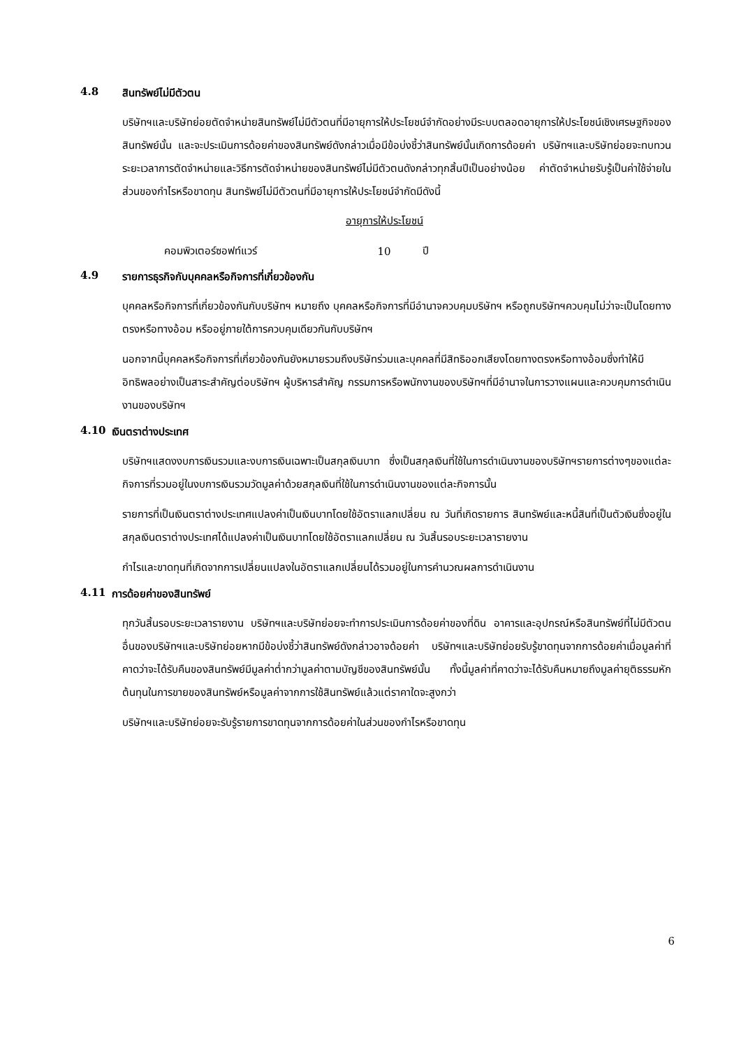4.8 สินทรัพย์ไม่มีตัวตน
บริษัทฯและบริษัทย่อยตัดจำหน่ายสินทรัพย์ไม่มีตัวตนที่มีอายุการให้ประโยชน์จำกัดอย่างมีระบบตลอดอายุการให้ประโยชน์เชิงเศรษฐกิจของสินทรัพย์นั้น และจะประเมินการด้อยค่าของสินทรัพย์ดังกล่าวเมื่อมีข้อบ่งชี้ว่าสินทรัพย์นั้นเกิดการด้อยค่า บริษัทฯและบริษัทย่อยจะทบทวนระยะเวลาการตัดจำหน่ายและวิธีการตัดจำหน่ายของสินทรัพย์ไม่มีตัวตนดังกล่าวทุกสิ้นปีเป็นอย่างน้อย ค่าตัดจำหน่ายรับรู้เป็นค่าใช้จ่ายในส่วนของกำไรหรือขาดทุน สินทรัพย์ไม่มีตัวตนที่มีอายุการให้ประโยชน์จำกัดมีดังนี้
| | อายุการให้ประโยชน์ | |
| --- | --- | --- |
| คอมพิวเตอร์ซอฟท์แวร์ | 10 | ปี |
4.9 รายการธุรกิจกับบุคคลหรือกิจการที่เกี่ยวข้องกัน
บุคคลหรือกิจการที่เกี่ยวข้องกันกับบริษัทฯ หมายถึง บุคคลหรือกิจการที่มีอำนาจควบคุมบริษัทฯ หรือถูกบริษัทฯควบคุมไม่ว่าจะเป็นโดยทางตรงหรือทางอ้อม หรืออยู่ภายใต้การควบคุมเดียวกันกับบริษัทฯ
นอกจากนี้บุคคลหรือกิจการที่เกี่ยวข้องกันยังหมายรวมถึงบริษัทร่วมและบุคคลที่มีสิทธิออกเสียงโดยทางตรงหรือทางอ้อมซึ่งทำให้มีอิทธิพลอย่างเป็นสาระสำคัญต่อบริษัทฯ ผู้บริหารสำคัญ กรรมการหรือพนักงานของบริษัทฯที่มีอำนาจในการวางแผนและควบคุมการดำเนินงานของบริษัทฯ
4.10 เงินตราต่างประเทศ
บริษัทฯแสดงงบการเงินรวมและงบการเงินเฉพาะเป็นสกุลเงินบาท ซึ่งเป็นสกุลเงินที่ใช้ในการดำเนินงานของบริษัทฯรายการต่างๆของแต่ละกิจการที่รวมอยู่ในงบการเงินรวมวัดมูลค่าด้วยสกุลเงินที่ใช้ในการดำเนินงานของแต่ละกิจการนั้น
รายการที่เป็นเงินตราต่างประเทศแปลงค่าเป็นเงินบาทโดยใช้อัตราแลกเปลี่ยน ณ วันที่เกิดรายการ สินทรัพย์และหนี้สินที่เป็นตัวเงินซึ่งอยู่ในสกุลเงินตราต่างประเทศได้แปลงค่าเป็นเงินบาทโดยใช้อัตราแลกเปลี่ยน ณ วันสิ้นรอบระยะเวลารายงาน
กำไรและขาดทุนที่เกิดจากการเปลี่ยนแปลงในอัตราแลกเปลี่ยนได้รวมอยู่ในการคำนวณผลการดำเนินงาน
4.11 การด้อยค่าของสินทรัพย์
ทุกวันสิ้นรอบระยะเวลารายงาน บริษัทฯและบริษัทย่อยจะทำการประเมินการด้อยค่าของที่ดิน อาคารและอุปกรณ์หรือสินทรัพย์ที่ไม่มีตัวตนอื่นของบริษัทฯและบริษัทย่อยหากมีข้อบ่งชี้ว่าสินทรัพย์ดังกล่าวอาจด้อยค่า บริษัทฯและบริษัทย่อยรับรู้ขาดทุนจากการด้อยค่าเมื่อมูลค่าที่คาดว่าจะได้รับคืนของสินทรัพย์มีมูลค่าต่ำกว่ามูลค่าตามบัญชีของสินทรัพย์นั้น ทั้งนี้มูลค่าที่คาดว่าจะได้รับคืนหมายถึงมูลค่ายุติธรรมหักต้นทุนในการขายของสินทรัพย์หรือมูลค่าจากการใช้สินทรัพย์แล้วแต่ราคาใดจะสูงกว่า
บริษัทฯและบริษัทย่อยจะรับรู้รายการขาดทุนจากการด้อยค่าในส่วนของกำไรหรือขาดทุน
6